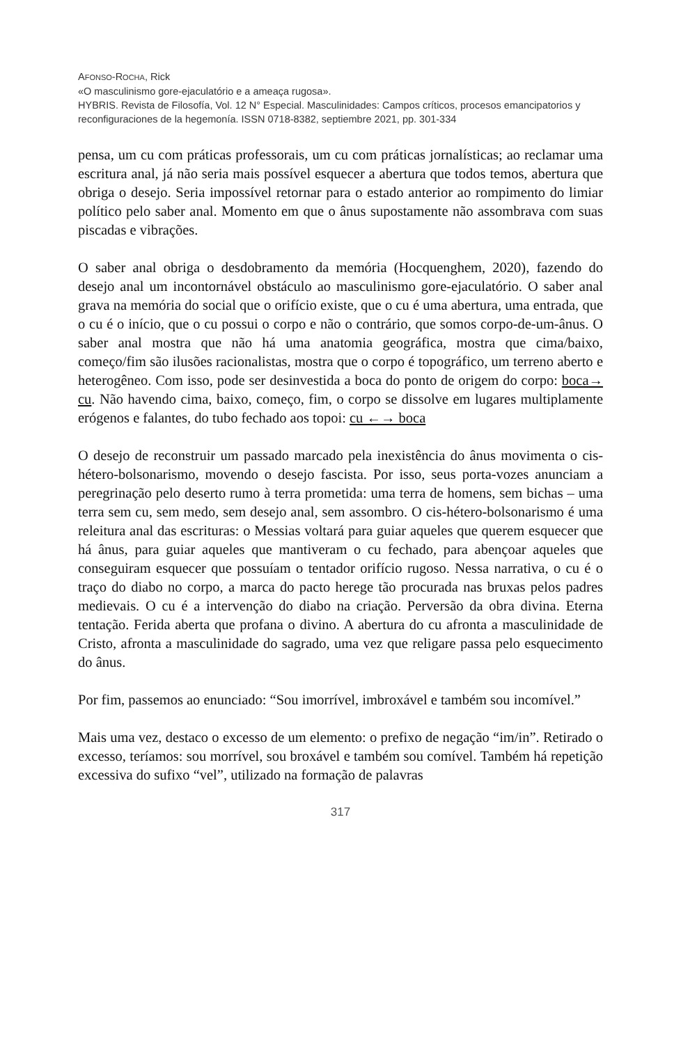AFONSO-ROCHA, Rick
«O masculinismo gore-ejaculatório e a ameaça rugosa».
HYBRIS. Revista de Filosofía, Vol. 12 N° Especial. Masculinidades: Campos críticos, procesos emancipatorios y reconfiguraciones de la hegemonía. ISSN 0718-8382, septiembre 2021, pp. 301-334
pensa, um cu com práticas professorais, um cu com práticas jornalísticas; ao reclamar uma escritura anal, já não seria mais possível esquecer a abertura que todos temos, abertura que obriga o desejo. Seria impossível retornar para o estado anterior ao rompimento do limiar político pelo saber anal. Momento em que o ânus supostamente não assombrava com suas piscadas e vibrações.
O saber anal obriga o desdobramento da memória (Hocquenghem, 2020), fazendo do desejo anal um incontornável obstáculo ao masculinismo gore-ejaculatório. O saber anal grava na memória do social que o orifício existe, que o cu é uma abertura, uma entrada, que o cu é o início, que o cu possui o corpo e não o contrário, que somos corpo-de-um-ânus. O saber anal mostra que não há uma anatomia geográfica, mostra que cima/baixo, começo/fim são ilusões racionalistas, mostra que o corpo é topográfico, um terreno aberto e heterogêneo. Com isso, pode ser desinvestida a boca do ponto de origem do corpo: boca→ cu. Não havendo cima, baixo, começo, fim, o corpo se dissolve em lugares multiplamente erógenos e falantes, do tubo fechado aos topoi: cu ←→ boca
O desejo de reconstruir um passado marcado pela inexistência do ânus movimenta o cis-hétero-bolsonarismo, movendo o desejo fascista. Por isso, seus porta-vozes anunciam a peregrinação pelo deserto rumo à terra prometida: uma terra de homens, sem bichas – uma terra sem cu, sem medo, sem desejo anal, sem assombro. O cis-hétero-bolsonarismo é uma releitura anal das escrituras: o Messias voltará para guiar aqueles que querem esquecer que há ânus, para guiar aqueles que mantiveram o cu fechado, para abençoar aqueles que conseguiram esquecer que possuíam o tentador orifício rugoso. Nessa narrativa, o cu é o traço do diabo no corpo, a marca do pacto herege tão procurada nas bruxas pelos padres medievais. O cu é a intervenção do diabo na criação. Perversão da obra divina. Eterna tentação. Ferida aberta que profana o divino. A abertura do cu afronta a masculinidade de Cristo, afronta a masculinidade do sagrado, uma vez que religare passa pelo esquecimento do ânus.
Por fim, passemos ao enunciado: “Sou imorrível, imbroxável e também sou incomível.”
Mais uma vez, destaco o excesso de um elemento: o prefixo de negação “im/in”. Retirado o excesso, teríamos: sou morrível, sou broxável e também sou comível. Também há repetição excessiva do sufixo “vel”, utilizado na formação de palavras
317